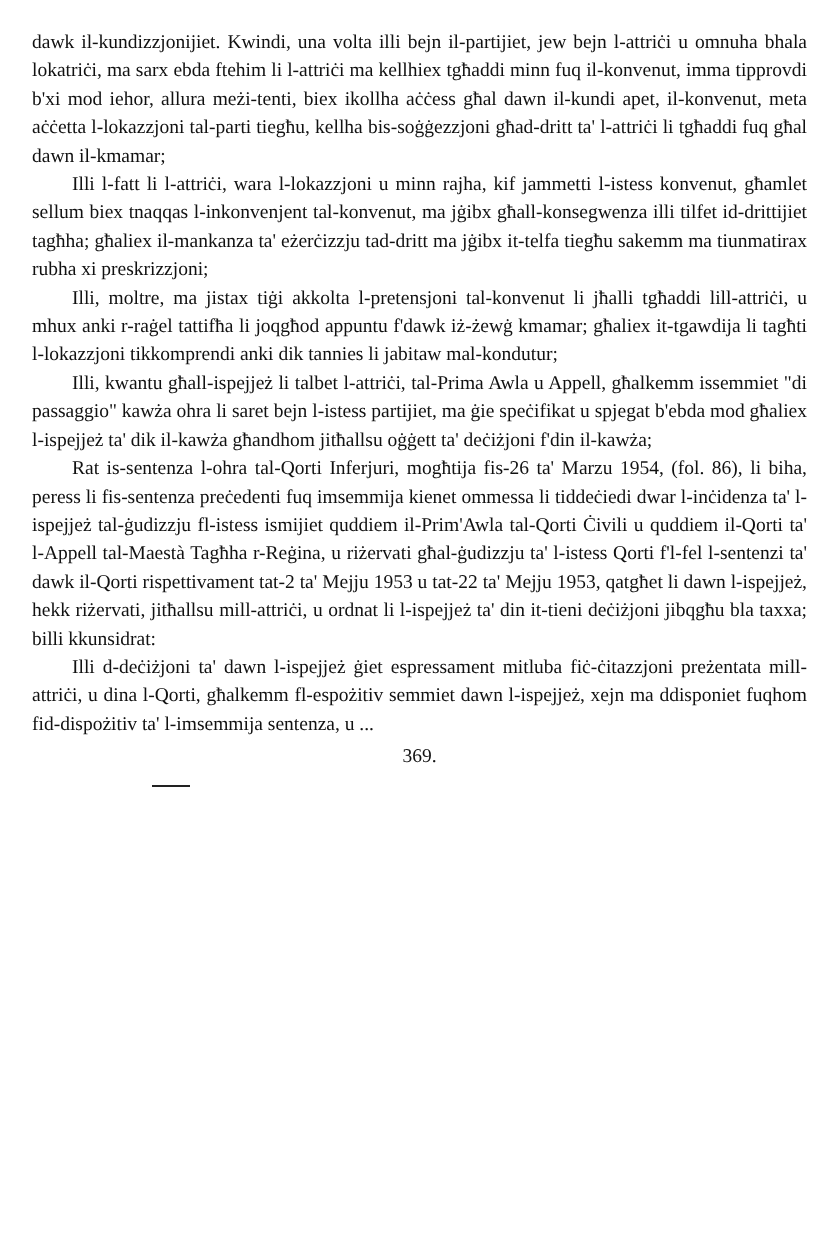dawk il-kundizzjonijiet. Kwindi, una volta illi bejn il-partijiet, jew bejn l-attriċi u omnuha bhala lokatriċi, ma sarx ebda ftehim li l-attriċi ma kellhiex tgħaddi minn fuq il-konvenut, imma tipprovdi b'xi mod iehor, allura meżi-tenti, biex ikollha aċċess għal dawn il-kundi apet, il-konvenut, meta aċċetta l-lokazzjoni tal-parti tiegħu, kellha bis-soġġezzjoni għad-dritt ta' l-attriċi li tgħaddi fuq għal dawn il-kmamar;
Illi l-fatt li l-attriċi, wara l-lokazzjoni u minn rajha, kif jammetti l-istess konvenut, għamlet sellum biex tnaqqas l-inkonvenjent tal-konvenut, ma jġibx għall-konsegwenza illi tilfet id-drittijiet tagħha; għaliex il-mankanza ta' eżerċizzju tad-dritt ma jġibx it-telfa tiegħu sakemm ma tiunmatirax rubha xi preskrizzjoni;
Illi, moltre, ma jistax tiġi akkolta l-pretensjoni tal-konvenut li jħalli tgħaddi lill-attriċi, u mhux anki r-raġel tattifħa li joqgħod appuntu f'dawk iż-żewġ kmamar; għaliex it-tgawdija li tagħti l-lokazzjoni tikkomprendi anki dik tannies li jabitaw mal-kondutur;
Illi, kwantu għall-ispejjeż li talbet l-attriċi, tal-Prima Awla u Appell, għalkemm issemmiet "di passaggio" kawża ohra li saret bejn l-istess partijiet, ma ġie speċifikat u spjegat b'ebda mod għaliex l-ispejjeż ta' dik il-kawża għandhom jitħallsu oġġett ta' deċiżjoni f'din il-kawża;
Rat is-sentenza l-ohra tal-Qorti Inferjuri, mogħtija fis-26 ta' Marzu 1954, (fol. 86), li biha, peress li fis-sentenza preċedenti fuq imsemmija kienet ommessa li tiddeċiedi dwar l-inċidenza ta' l-ispejjeż tal-ġudizzju fl-istess ismijiet quddiem il-Prim'Awla tal-Qorti Ċivili u quddiem il-Qorti ta' l-Appell tal-Maestà Tagħha r-Reġina, u riżervati għal-ġudizzju ta' l-istess Qorti f'l-fel l-sentenzi ta' dawk il-Qorti rispettivament tat-2 ta' Mejju 1953 u tat-22 ta' Mejju 1953, qatgħet li dawn l-ispejjeż, hekk riżervati, jitħallsu mill-attriċi, u ordnat li l-ispejjeż ta' din it-tieni deċiżjoni jibqgħu bla taxxa; billi kkunsidrat:
Illi d-deċiżjoni ta' dawn l-ispejjeż ġiet espressament mitluba fiċ-ċitazzjoni preżentata mill-attriċi, u dina l-Qorti, għalkemm fl-espożitiv semmiet dawn l-ispejjeż, xejn ma ddisponiet fuqhom fid-dispożitiv ta' l-imsemmija sentenza, u ...
369.